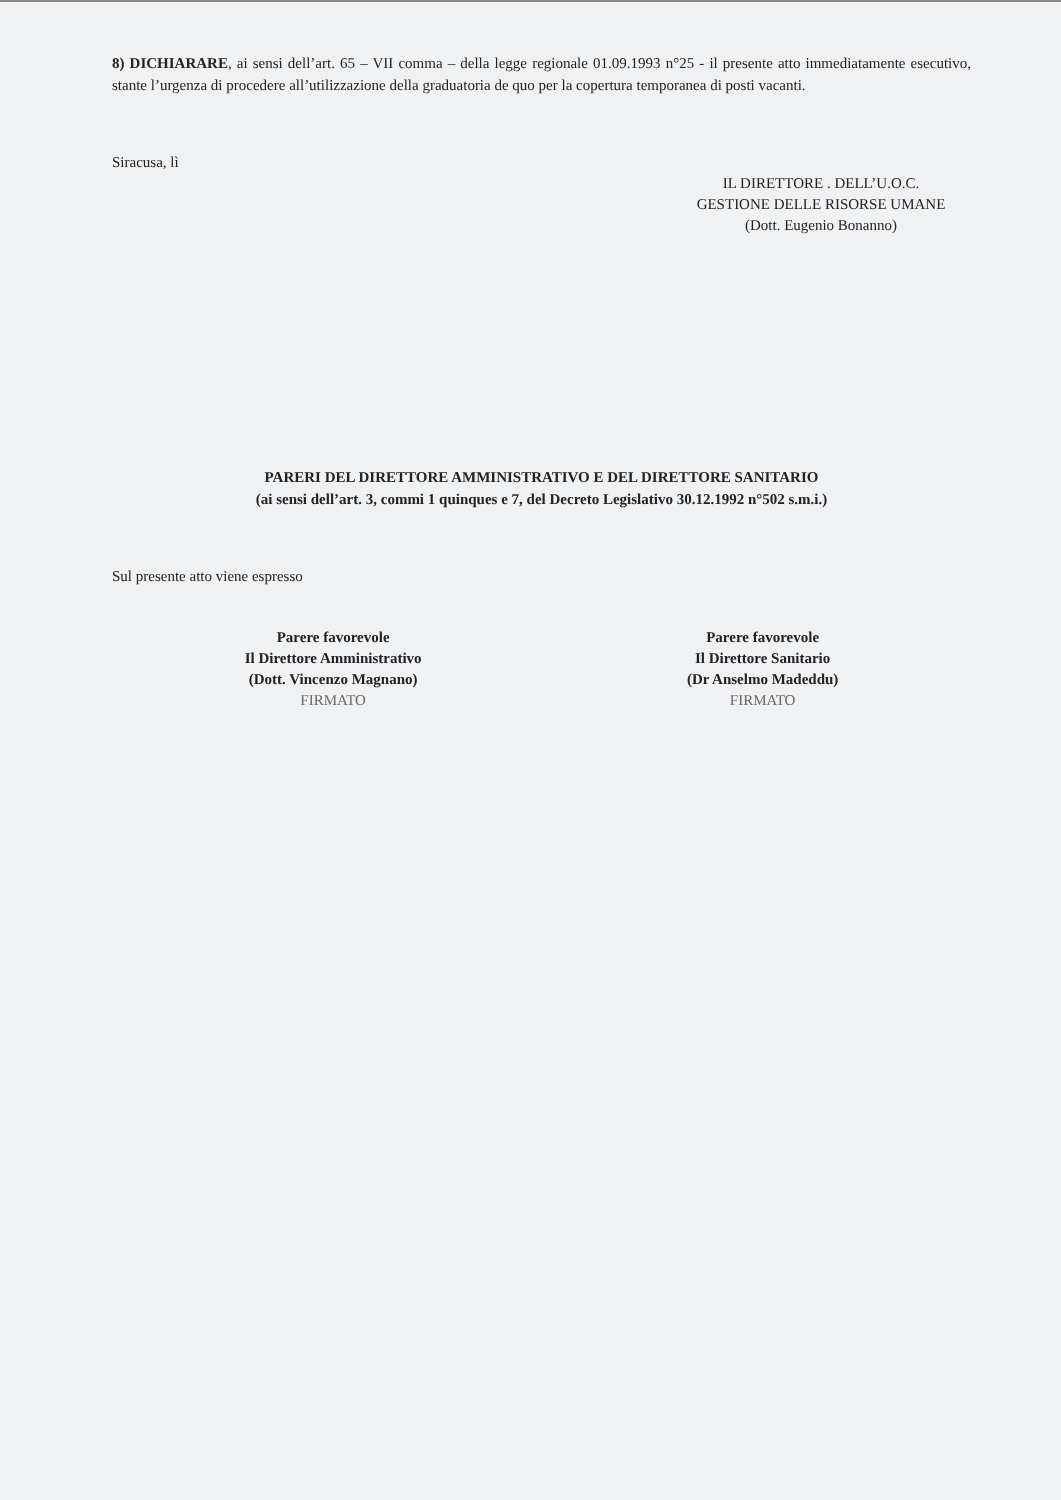8) DICHIARARE, ai sensi dell’art. 65 – VII comma – della legge regionale 01.09.1993 n°25 - il presente atto immediatamente esecutivo, stante l’urgenza di procedere all’utilizzazione della graduatoria de quo per la copertura temporanea di posti vacanti.
Siracusa, lì
IL DIRETTORE . DELL’U.O.C.
GESTIONE DELLE RISORSE UMANE
(Dott. Eugenio Bonanno)
PARERI DEL DIRETTORE AMMINISTRATIVO E DEL DIRETTORE SANITARIO
(ai sensi dell’art. 3, commi 1 quinques e 7, del Decreto Legislativo 30.12.1992 n°502 s.m.i.)
Sul presente atto viene espresso
Parere favorevole
Il Direttore Amministrativo
(Dott. Vincenzo Magnano)
FIRMATO
Parere favorevole
Il Direttore Sanitario
(Dr Anselmo Madeddu)
FIRMATO